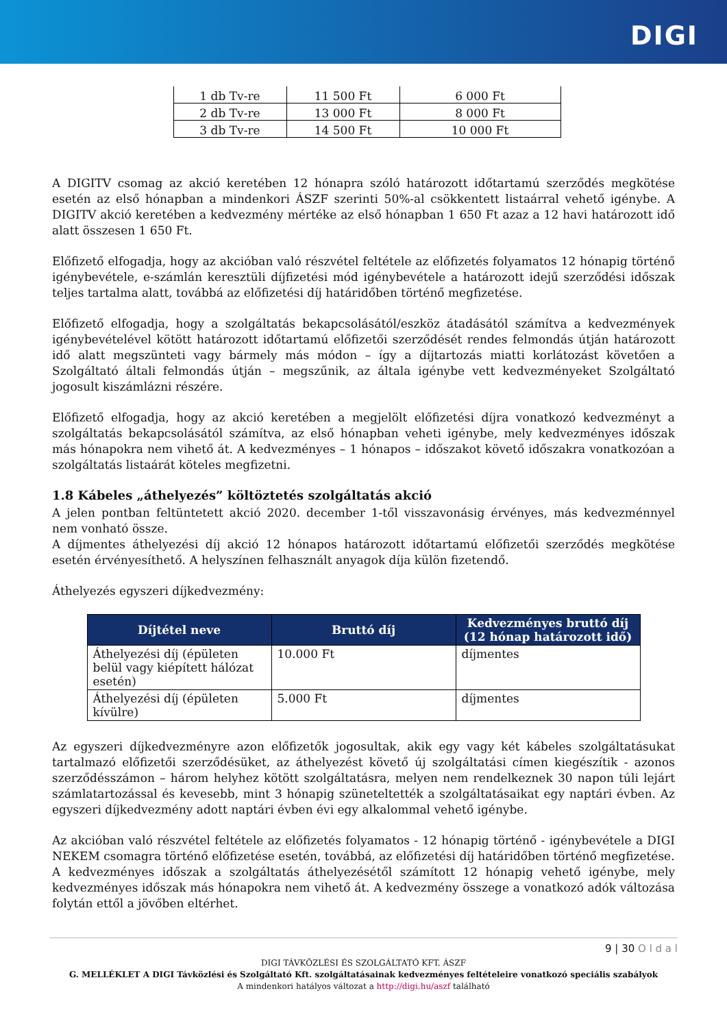DIGI
| 1 db Tv-re | 11 500 Ft | 6 000 Ft |
| 2 db Tv-re | 13 000 Ft | 8 000 Ft |
| 3 db Tv-re | 14 500 Ft | 10 000 Ft |
A DIGITV csomag az akció keretében 12 hónapra szóló határozott időtartamú szerződés megkötése esetén az első hónapban a mindenkori ÁSZF szerinti 50%-al csökkentett listaárral vehető igénybe. A DIGITV akció keretében a kedvezmény mértéke az első hónapban 1 650 Ft azaz a 12 havi határozott idő alatt összesen 1 650 Ft.
Előfizető elfogadja, hogy az akcióban való részvétel feltétele az előfizetés folyamatos 12 hónapig történő igénybevétele, e-számlán keresztüli díjfizetési mód igénybevétele a határozott idejű szerződési időszak teljes tartalma alatt, továbbá az előfizetési díj határidőben történő megfizetése.
Előfizető elfogadja, hogy a szolgáltatás bekapcsolásától/eszköz átadásától számítva a kedvezmények igénybevételével kötött határozott időtartamú előfizetői szerződését rendes felmondás útján határozott idő alatt megszünteti vagy bármely más módon – így a díjtartozás miatti korlátozást követően a Szolgáltató általi felmondás útján – megszűnik, az általa igénybe vett kedvezményeket Szolgáltató jogosult kiszámlázni részére.
Előfizető elfogadja, hogy az akció keretében a megjelölt előfizetési díjra vonatkozó kedvezményt a szolgáltatás bekapcsolásától számítva, az első hónapban veheti igénybe, mely kedvezményes időszak más hónapokra nem vihető át. A kedvezményes – 1 hónapos – időszakot követő időszakra vonatkozóan a szolgáltatás listaárát köteles megfizetni.
1.8 Kábeles „áthelyezés” költöztetés szolgáltatás akció
A jelen pontban feltüntetett akció 2020. december 1-től visszavonásig érvényes, más kedvezménnyel nem vonható össze.
A díjmentes áthelyezési díj akció 12 hónapos határozott időtartamú előfizetői szerződés megkötése esetén érvényesíthető. A helyszínen felhasznált anyagok díja külön fizetendő.
Áthelyezés egyszeri díjkedvezmény:
| Díjtétel neve | Bruttó díj | Kedvezményes bruttó díj (12 hónap határozott idő) |
| --- | --- | --- |
| Áthelyezési díj (épületen belül vagy kiépített hálózat esetén) | 10.000 Ft | díjmentes |
| Áthelyezési díj (épületen kívülre) | 5.000 Ft | díjmentes |
Az egyszeri díjkedvezményre azon előfizetők jogosultak, akik egy vagy két kábeles szolgáltatásukat tartalmazó előfizetői szerződésüket, az áthelyezést követő új szolgáltatási címen kiegészítik - azonos szerződésszámon – három helyhez kötött szolgáltatásra, melyen nem rendelkeznek 30 napon túli lejárt számlatartozással és kevesebb, mint 3 hónapig szüneteltették a szolgáltatásaikat egy naptári évben. Az egyszeri díjkedvezmény adott naptári évben évi egy alkalommal vehető igénybe.
Az akcióban való részvétel feltétele az előfizetés folyamatos - 12 hónapig történő - igénybevétele a DIGI NEKEM csomagra történő előfizetése esetén, továbbá, az előfizetési díj határidőben történő megfizetése.
A kedvezményes időszak a szolgáltatás áthelyezésétől számított 12 hónapig vehető igénybe, mely kedvezményes időszak más hónapokra nem vihető át. A kedvezmény összege a vonatkozó adók változása folytán ettől a jövőben eltérhet.
9 | 30 O l d a l
DIGI TÁVKÖZLÉSI ÉS SZOLGÁLTATÓ KFT. ÁSZF
G. MELLÉKLET A DIGI Távközlési és Szolgáltató Kft. szolgáltatásainak kedvezményes feltételeire vonatkozó speciális szabályok
A mindenkori hatályos változat a http://digi.hu/aszf található